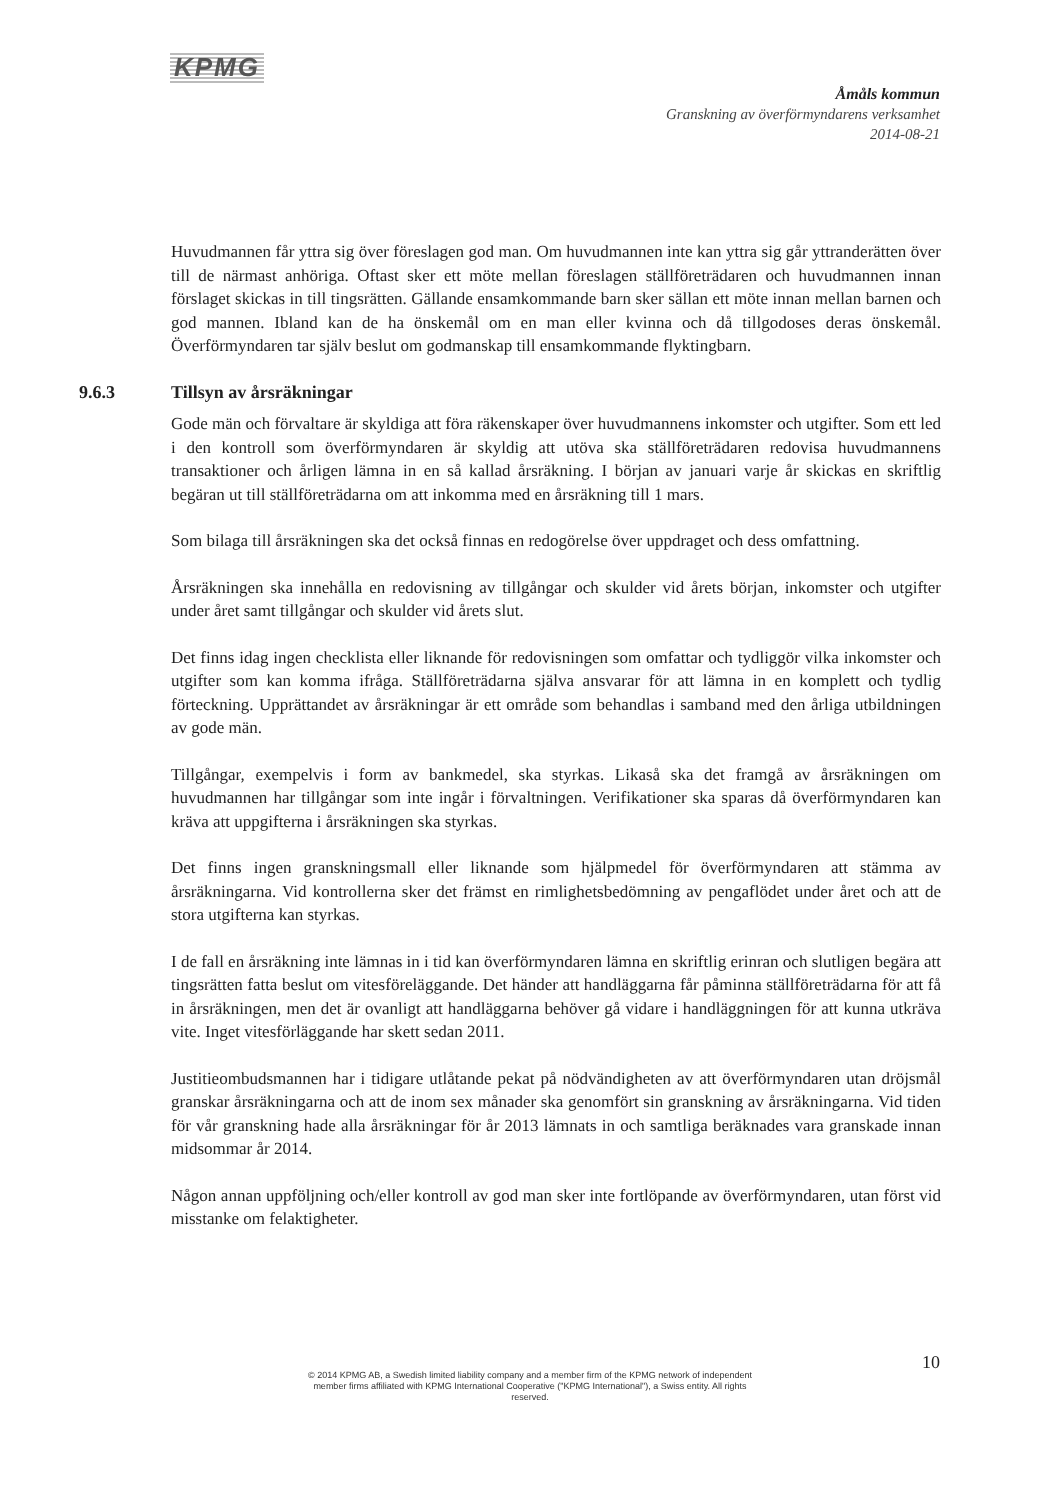KPMG
Åmåls kommun
Granskning av överförmyndarens verksamhet
2014-08-21
Huvudmannen får yttra sig över föreslagen god man. Om huvudmannen inte kan yttra sig går yttranderätten över till de närmast anhöriga. Oftast sker ett möte mellan föreslagen ställföreträdaren och huvudmannen innan förslaget skickas in till tingsrätten. Gällande ensamkommande barn sker sällan ett möte innan mellan barnen och god mannen. Ibland kan de ha önskemål om en man eller kvinna och då tillgodoses deras önskemål. Överförmyndaren tar själv beslut om godmanskap till ensamkommande flyktingbarn.
9.6.3 Tillsyn av årsräkningar
Gode män och förvaltare är skyldiga att föra räkenskaper över huvudmannens inkomster och utgifter. Som ett led i den kontroll som överförmyndaren är skyldig att utöva ska ställföreträdaren redovisa huvudmannens transaktioner och årligen lämna in en så kallad årsräkning. I början av januari varje år skickas en skriftlig begäran ut till ställföreträdarna om att inkomma med en årsräkning till 1 mars.
Som bilaga till årsräkningen ska det också finnas en redogörelse över uppdraget och dess omfattning.
Årsräkningen ska innehålla en redovisning av tillgångar och skulder vid årets början, inkomster och utgifter under året samt tillgångar och skulder vid årets slut.
Det finns idag ingen checklista eller liknande för redovisningen som omfattar och tydliggör vilka inkomster och utgifter som kan komma ifråga. Ställföreträdarna själva ansvarar för att lämna in en komplett och tydlig förteckning. Upprättandet av årsräkningar är ett område som behandlas i samband med den årliga utbildningen av gode män.
Tillgångar, exempelvis i form av bankmedel, ska styrkas. Likaså ska det framgå av årsräkningen om huvudmannen har tillgångar som inte ingår i förvaltningen. Verifikationer ska sparas då överförmyndaren kan kräva att uppgifterna i årsräkningen ska styrkas.
Det finns ingen granskningsmall eller liknande som hjälpmedel för överförmyndaren att stämma av årsräkningarna. Vid kontrollerna sker det främst en rimlighetsbedömning av pengaflödet under året och att de stora utgifterna kan styrkas.
I de fall en årsräkning inte lämnas in i tid kan överförmyndaren lämna en skriftlig erinran och slutligen begära att tingsrätten fatta beslut om vitesföreläggande. Det händer att handläggarna får påminna ställföreträdarna för att få in årsräkningen, men det är ovanligt att handläggarna behöver gå vidare i handläggningen för att kunna utkräva vite. Inget vitesförläggande har skett sedan 2011.
Justitieombudsmannen har i tidigare utlåtande pekat på nödvändigheten av att överförmyndaren utan dröjsmål granskar årsräkningarna och att de inom sex månader ska genomfört sin granskning av årsräkningarna. Vid tiden för vår granskning hade alla årsräkningar för år 2013 lämnats in och samtliga beräknades vara granskade innan midsommar år 2014.
Någon annan uppföljning och/eller kontroll av god man sker inte fortlöpande av överförmyndaren, utan först vid misstanke om felaktigheter.
10
© 2014 KPMG AB, a Swedish limited liability company and a member firm of the KPMG network of independent member firms affiliated with KPMG International Cooperative ("KPMG International"), a Swiss entity. All rights reserved.